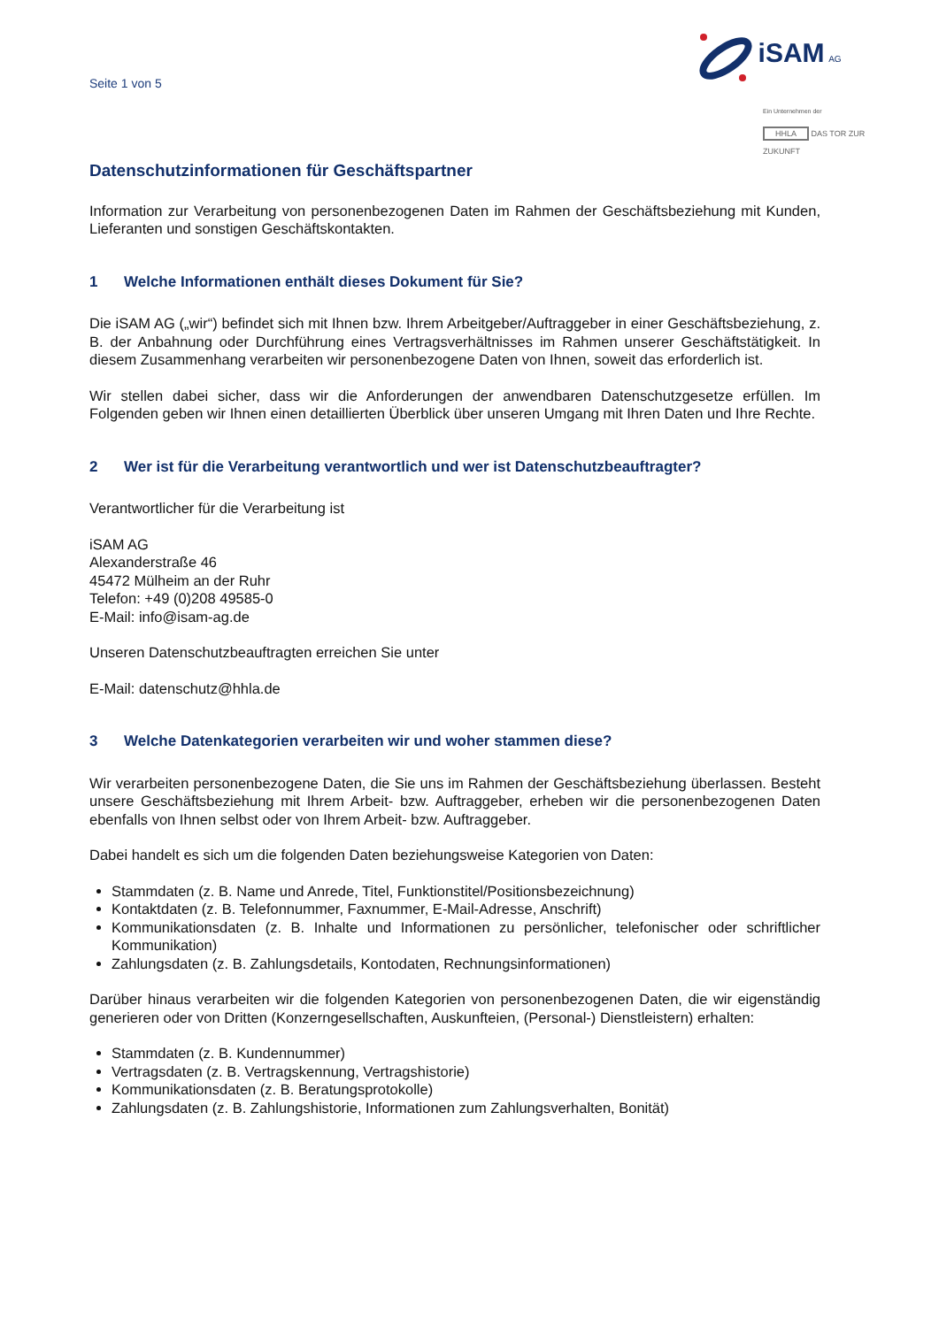Seite 1 von 5
iSAM AG
Ein Unternehmen der
HHLA DAS TOR ZUR ZUKUNFT
Datenschutzinformationen für Geschäftspartner
Information zur Verarbeitung von personenbezogenen Daten im Rahmen der Geschäftsbeziehung mit Kunden, Lieferanten und sonstigen Geschäftskontakten.
1 Welche Informationen enthält dieses Dokument für Sie?
Die iSAM AG („wir“) befindet sich mit Ihnen bzw. Ihrem Arbeitgeber/Auftraggeber in einer Geschäftsbeziehung, z. B. der Anbahnung oder Durchführung eines Vertragsverhältnisses im Rahmen unserer Geschäftstätigkeit. In diesem Zusammenhang verarbeiten wir personenbezogene Daten von Ihnen, soweit das erforderlich ist.
Wir stellen dabei sicher, dass wir die Anforderungen der anwendbaren Datenschutzgesetze erfüllen. Im Folgenden geben wir Ihnen einen detaillierten Überblick über unseren Umgang mit Ihren Daten und Ihre Rechte.
2 Wer ist für die Verarbeitung verantwortlich und wer ist Datenschutzbeauftragter?
Verantwortlicher für die Verarbeitung ist
iSAM AG
Alexanderstraße 46
45472 Mülheim an der Ruhr
Telefon: +49 (0)208 49585-0
E-Mail: info@isam-ag.de
Unseren Datenschutzbeauftragten erreichen Sie unter
E-Mail: datenschutz@hhla.de
3 Welche Datenkategorien verarbeiten wir und woher stammen diese?
Wir verarbeiten personenbezogene Daten, die Sie uns im Rahmen der Geschäftsbeziehung überlassen. Besteht unsere Geschäftsbeziehung mit Ihrem Arbeit- bzw. Auftraggeber, erheben wir die personenbezogenen Daten ebenfalls von Ihnen selbst oder von Ihrem Arbeit- bzw. Auftraggeber.
Dabei handelt es sich um die folgenden Daten beziehungsweise Kategorien von Daten:
Stammdaten (z. B. Name und Anrede, Titel, Funktionstitel/Positionsbezeichnung)
Kontaktdaten (z. B. Telefonnummer, Faxnummer, E-Mail-Adresse, Anschrift)
Kommunikationsdaten (z. B. Inhalte und Informationen zu persönlicher, telefonischer oder schriftlicher Kommunikation)
Zahlungsdaten (z. B. Zahlungsdetails, Kontodaten, Rechnungsinformationen)
Darüber hinaus verarbeiten wir die folgenden Kategorien von personenbezogenen Daten, die wir eigenständig generieren oder von Dritten (Konzerngesellschaften, Auskunfteien, (Personal-) Dienstleistern) erhalten:
Stammdaten (z. B. Kundennummer)
Vertragsdaten (z. B. Vertragskennung, Vertragshistorie)
Kommunikationsdaten (z. B. Beratungsprotokolle)
Zahlungsdaten (z. B. Zahlungshistorie, Informationen zum Zahlungsverhalten, Bonität)